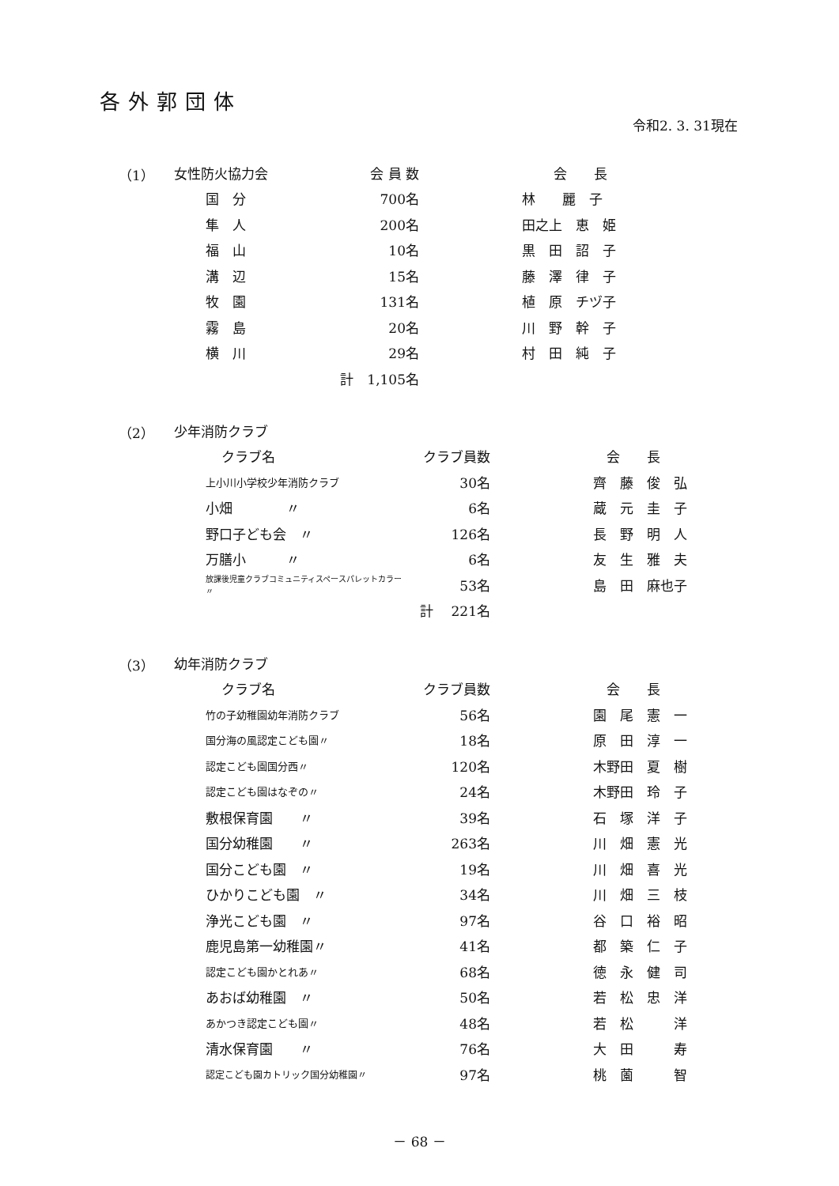各外郭団体
令和2. 3. 31現在
| （1） | 女性防火協力会 | | 会 員 数 | | 会 長 |
| | | 国 分 | 700名 | | 林 麗 子 |
| | | 隼 人 | 200名 | | 田之上 恵 姫 |
| | | 福 山 | 10名 | | 黒 田 詔 子 |
| | | 溝 辺 | 15名 | | 藤 澤 律 子 |
| | | 牧 園 | 131名 | | 植 原 チヅ子 |
| | | 霧 島 | 20名 | | 川 野 幹 子 |
| | | 横 川 | 29名 | | 村 田 純 子 |
| | | | 計 1,105名 | | |
| （2） | 少年消防クラブ | | | |
| | クラブ名 | クラブ員数 | | 会 長 |
| | 上小川小学校少年消防クラブ | 30名 | | 齊 藤 俊 弘 |
| | 小畑 〃 | 6名 | | 蔵 元 圭 子 |
| | 野口子ども会 〃 | 126名 | | 長 野 明 人 |
| | 万膳小 〃 | 6名 | | 友 生 雅 夫 |
| | 放課後児童クラブコミュニティスペースパレットカラー〃 | 53名 | | 島 田 麻也子 |
| | | 計 221名 | | |
| （3） | 幼年消防クラブ | | | |
| | クラブ名 | クラブ員数 | | 会 長 |
| | 竹の子幼稚園幼年消防クラブ | 56名 | | 園 尾 憲 一 |
| | 国分海の風認定こども園〃 | 18名 | | 原 田 淳 一 |
| | 認定こども園国分西〃 | 120名 | | 木野田 夏 樹 |
| | 認定こども園はなぞの〃 | 24名 | | 木野田 玲 子 |
| | 敷根保育園 〃 | 39名 | | 石 塚 洋 子 |
| | 国分幼稚園 〃 | 263名 | | 川 畑 憲 光 |
| | 国分こども園 〃 | 19名 | | 川 畑 喜 光 |
| | ひかりこども園 〃 | 34名 | | 川 畑 三 枝 |
| | 浄光こども園 〃 | 97名 | | 谷 口 裕 昭 |
| | 鹿児島第一幼稚園〃 | 41名 | | 都 築 仁 子 |
| | 認定こども園かとれあ〃 | 68名 | | 徳 永 健 司 |
| | あおば幼稚園 〃 | 50名 | | 若 松 忠 洋 |
| | あかつき認定こども園〃 | 48名 | | 若 松 洋 |
| | 清水保育園 〃 | 76名 | | 大 田 寿 |
| | 認定こども園カトリック国分幼稚園〃 | 97名 | | 桃 薗 智 |
－ 68 －